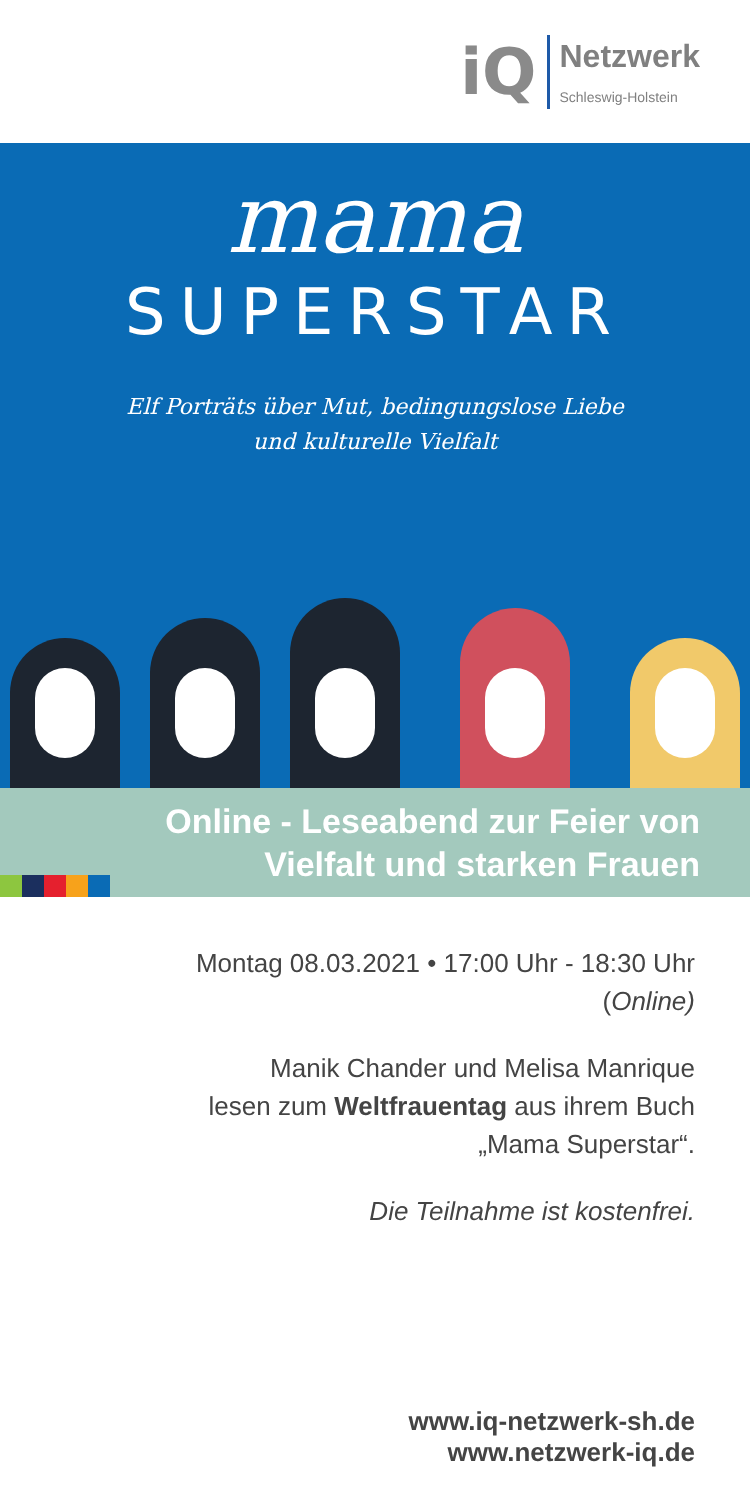iQ
Netzwerk
Schleswig-Holstein
mama
SUPERSTAR
Elf Porträts über Mut, bedingungslose Liebe
und kulturelle Vielfalt
Online - Leseabend zur Feier von
Vielfalt und starken Frauen
Montag 08.03.2021 • 17:00 Uhr - 18:30 Uhr
(Online)
Manik Chander und Melisa Manrique
lesen zum Weltfrauentag aus ihrem Buch
„Mama Superstar“.
Die Teilnahme ist kostenfrei.
www.iq-netzwerk-sh.de
www.netzwerk-iq.de